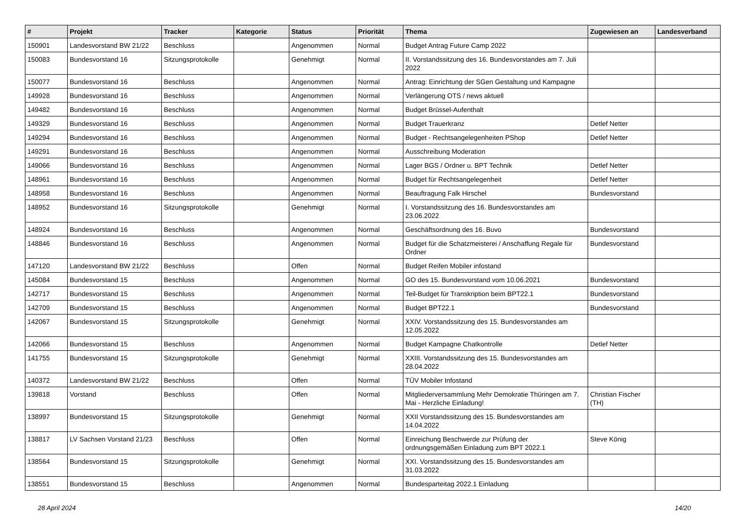| # | Projekt | Tracker | Kategorie | Status | Priorität | Thema | Zugewiesen an | Landesverband |
| --- | --- | --- | --- | --- | --- | --- | --- | --- |
| 150901 | Landesvorstand BW 21/22 | Beschluss | | Angenommen | Normal | Budget Antrag Future Camp 2022 | | |
| 150083 | Bundesvorstand 16 | Sitzungsprotokolle | | Genehmigt | Normal | II. Vorstandssitzung des 16. Bundesvorstandes am 7. Juli 2022 | | |
| 150077 | Bundesvorstand 16 | Beschluss | | Angenommen | Normal | Antrag: Einrichtung der SGen Gestaltung und Kampagne | | |
| 149928 | Bundesvorstand 16 | Beschluss | | Angenommen | Normal | Verlängerung OTS / news aktuell | | |
| 149482 | Bundesvorstand 16 | Beschluss | | Angenommen | Normal | Budget Brüssel-Aufenthalt | | |
| 149329 | Bundesvorstand 16 | Beschluss | | Angenommen | Normal | Budget Trauerkranz | Detlef Netter | |
| 149294 | Bundesvorstand 16 | Beschluss | | Angenommen | Normal | Budget - Rechtsangelegenheiten PShop | Detlef Netter | |
| 149291 | Bundesvorstand 16 | Beschluss | | Angenommen | Normal | Ausschreibung Moderation | | |
| 149066 | Bundesvorstand 16 | Beschluss | | Angenommen | Normal | Lager BGS / Ordner u. BPT Technik | Detlef Netter | |
| 148961 | Bundesvorstand 16 | Beschluss | | Angenommen | Normal | Budget für Rechtsangelegenheit | Detlef Netter | |
| 148958 | Bundesvorstand 16 | Beschluss | | Angenommen | Normal | Beauftragung Falk Hirschel | Bundesvorstand | |
| 148952 | Bundesvorstand 16 | Sitzungsprotokolle | | Genehmigt | Normal | I. Vorstandssitzung des 16. Bundesvorstandes am 23.06.2022 | | |
| 148924 | Bundesvorstand 16 | Beschluss | | Angenommen | Normal | Geschäftsordnung des 16. Buvo | Bundesvorstand | |
| 148846 | Bundesvorstand 16 | Beschluss | | Angenommen | Normal | Budget für die Schatzmeisterei / Anschaffung Regale für Ordner | Bundesvorstand | |
| 147120 | Landesvorstand BW 21/22 | Beschluss | | Offen | Normal | Budget Reifen Mobiler infostand | | |
| 145084 | Bundesvorstand 15 | Beschluss | | Angenommen | Normal | GO des 15. Bundesvorstand vom 10.06.2021 | Bundesvorstand | |
| 142717 | Bundesvorstand 15 | Beschluss | | Angenommen | Normal | Teil-Budget für Transkription beim BPT22.1 | Bundesvorstand | |
| 142709 | Bundesvorstand 15 | Beschluss | | Angenommen | Normal | Budget BPT22.1 | Bundesvorstand | |
| 142067 | Bundesvorstand 15 | Sitzungsprotokolle | | Genehmigt | Normal | XXIV. Vorstandssitzung des 15. Bundesvorstandes am 12.05.2022 | | |
| 142066 | Bundesvorstand 15 | Beschluss | | Angenommen | Normal | Budget Kampagne Chatkontrolle | Detlef Netter | |
| 141755 | Bundesvorstand 15 | Sitzungsprotokolle | | Genehmigt | Normal | XXIII. Vorstandssitzung des 15. Bundesvorstandes am 28.04.2022 | | |
| 140372 | Landesvorstand BW 21/22 | Beschluss | | Offen | Normal | TÜV Mobiler Infostand | | |
| 139818 | Vorstand | Beschluss | | Offen | Normal | Mitgliederversammlung Mehr Demokratie Thüringen am 7. Mai - Herzliche Einladung! | Christian Fischer (TH) | |
| 138997 | Bundesvorstand 15 | Sitzungsprotokolle | | Genehmigt | Normal | XXII Vorstandssitzung des 15. Bundesvorstandes am 14.04.2022 | | |
| 138817 | LV Sachsen Vorstand 21/23 | Beschluss | | Offen | Normal | Einreichung Beschwerde zur Prüfung der ordnungsgemäßen Einladung zum BPT 2022.1 | Steve König | |
| 138564 | Bundesvorstand 15 | Sitzungsprotokolle | | Genehmigt | Normal | XXI. Vorstandssitzung des 15. Bundesvorstandes am 31.03.2022 | | |
| 138551 | Bundesvorstand 15 | Beschluss | | Angenommen | Normal | Bundesparteitag 2022.1 Einladung | | |
28 April 2024 14/20